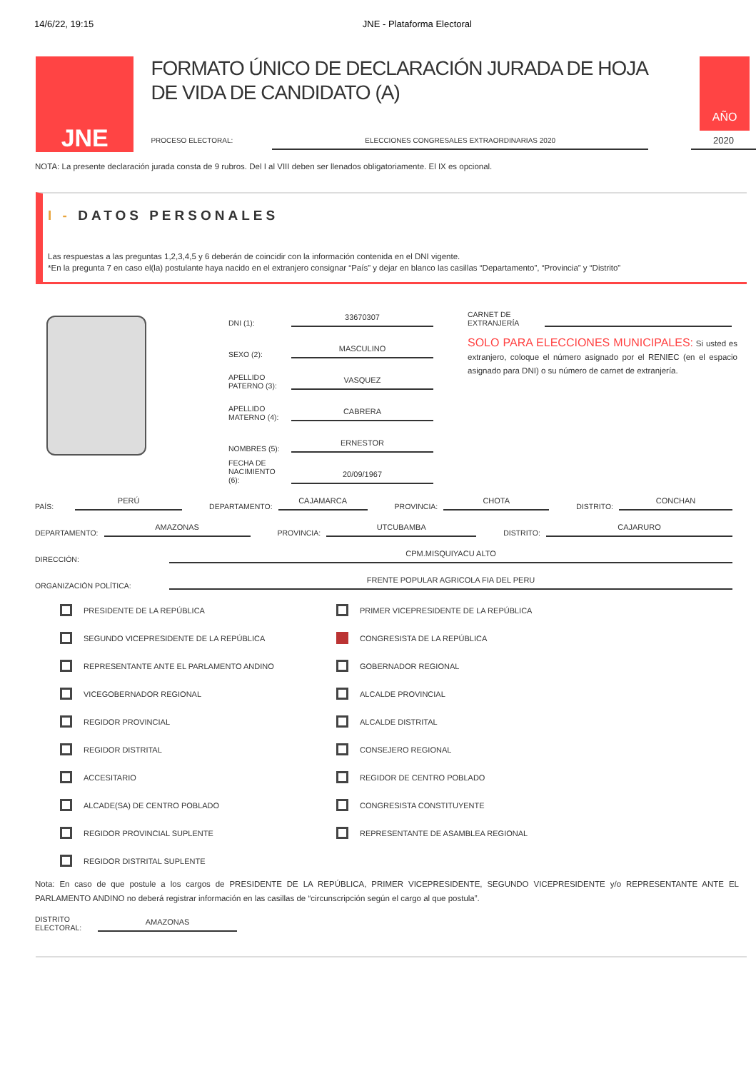14/6/22, 19:15 JNE - Plataforma Electoral
JNE
FORMATO ÚNICO DE DECLARACIÓN JURADA DE HOJA DE VIDA DE CANDIDATO (A)
PROCESO ELECTORAL: ELECCIONES CONGRESALES EXTRAORDINARIAS 2020
AÑO
2020
NOTA: La presente declaración jurada consta de 9 rubros. Del I al VIII deben ser llenados obligatoriamente. El IX es opcional.
I - DATOS PERSONALES
Las respuestas a las preguntas 1,2,3,4,5 y 6 deberán de coincidir con la información contenida en el DNI vigente.
*En la pregunta 7 en caso el(la) postulante haya nacido en el extranjero consignar “País” y dejar en blanco las casillas “Departamento”, “Provincia” y “Distrito”
DNI (1): 33670307
SEXO (2): MASCULINO
APELLIDO PATERNO (3): VASQUEZ
APELLIDO MATERNO (4): CABRERA
NOMBRES (5): ERNESTOR
FECHA DE NACIMIENTO (6): 20/09/1967
CARNET DE EXTRANJERÍA
SOLO PARA ELECCIONES MUNICIPALES: Si usted es extranjero, coloque el número asignado por el RENIEC (en el espacio asignado para DNI) o su número de carnet de extranjería.
PAÍS: PERÚ DEPARTAMENTO: CAJAMARCA PROVINCIA: CHOTA DISTRITO: CONCHAN
DEPARTAMENTO: AMAZONAS PROVINCIA: UTCUBAMBA DISTRITO: CAJARURO
DIRECCIÓN: CPM.MISQUIYACU ALTO
ORGANIZACIÓN POLÍTICA: FRENTE POPULAR AGRICOLA FIA DEL PERU
PRESIDENTE DE LA REPÚBLICA
PRIMER VICEPRESIDENTE DE LA REPÚBLICA
SEGUNDO VICEPRESIDENTE DE LA REPÚBLICA
CONGRESISTA DE LA REPÚBLICA
REPRESENTANTE ANTE EL PARLAMENTO ANDINO
GOBERNADOR REGIONAL
VICEGOBERNADOR REGIONAL
ALCALDE PROVINCIAL
REGIDOR PROVINCIAL
ALCALDE DISTRITAL
REGIDOR DISTRITAL
CONSEJERO REGIONAL
ACCESITARIO
REGIDOR DE CENTRO POBLADO
ALCADE(SA) DE CENTRO POBLADO
CONGRESISTA CONSTITUYENTE
REGIDOR PROVINCIAL SUPLENTE
REPRESENTANTE DE ASAMBLEA REGIONAL
REGIDOR DISTRITAL SUPLENTE
Nota: En caso de que postule a los cargos de PRESIDENTE DE LA REPÚBLICA, PRIMER VICEPRESIDENTE, SEGUNDO VICEPRESIDENTE y/o REPRESENTANTE ANTE EL PARLAMENTO ANDINO no deberá registrar información en las casillas de “circunscripción según el cargo al que postula”.
DISTRITO ELECTORAL: AMAZONAS